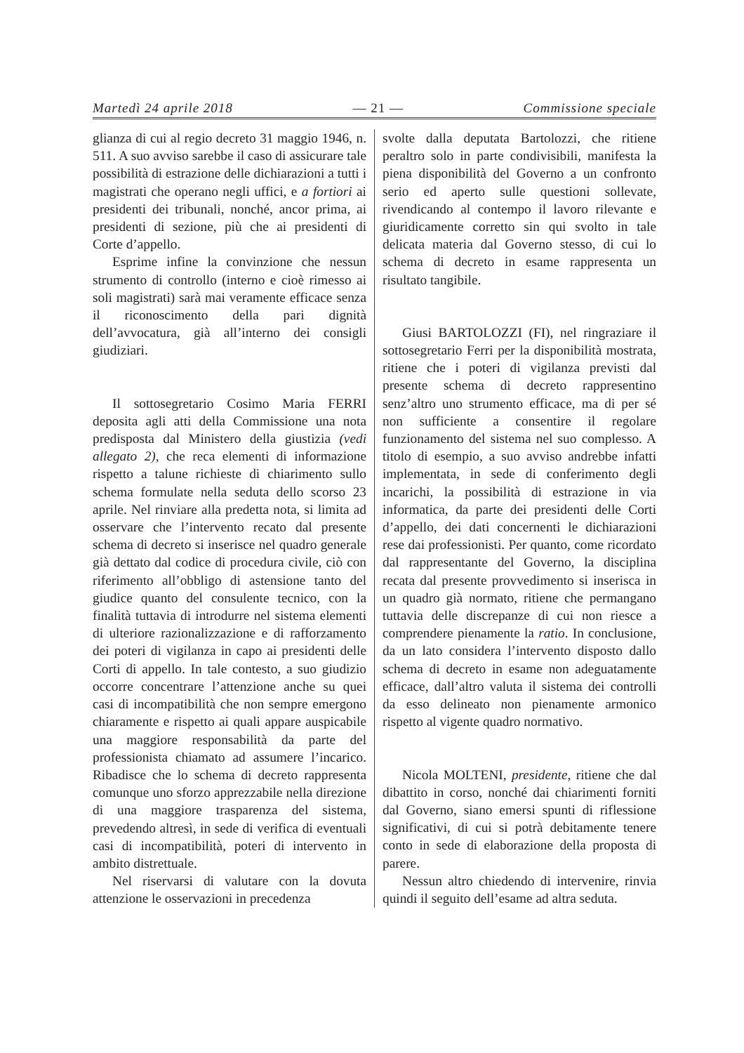Martedì 24 aprile 2018 — 21 — Commissione speciale
glianza di cui al regio decreto 31 maggio 1946, n. 511. A suo avviso sarebbe il caso di assicurare tale possibilità di estrazione delle dichiarazioni a tutti i magistrati che operano negli uffici, e a fortiori ai presidenti dei tribunali, nonché, ancor prima, ai presidenti di sezione, più che ai presidenti di Corte d’appello.
Esprime infine la convinzione che nessun strumento di controllo (interno e cioè rimesso ai soli magistrati) sarà mai veramente efficace senza il riconoscimento della pari dignità dell’avvocatura, già all’interno dei consigli giudiziari.
Il sottosegretario Cosimo Maria FERRI deposita agli atti della Commissione una nota predisposta dal Ministero della giustizia (vedi allegato 2), che reca elementi di informazione rispetto a talune richieste di chiarimento sullo schema formulate nella seduta dello scorso 23 aprile. Nel rinviare alla predetta nota, si limita ad osservare che l’intervento recato dal presente schema di decreto si inserisce nel quadro generale già dettato dal codice di procedura civile, ciò con riferimento all’obbligo di astensione tanto del giudice quanto del consulente tecnico, con la finalità tuttavia di introdurre nel sistema elementi di ulteriore razionalizzazione e di rafforzamento dei poteri di vigilanza in capo ai presidenti delle Corti di appello. In tale contesto, a suo giudizio occorre concentrare l’attenzione anche su quei casi di incompatibilità che non sempre emergono chiaramente e rispetto ai quali appare auspicabile una maggiore responsabilità da parte del professionista chiamato ad assumere l’incarico. Ribadisce che lo schema di decreto rappresenta comunque uno sforzo apprezzabile nella direzione di una maggiore trasparenza del sistema, prevedendo altresì, in sede di verifica di eventuali casi di incompatibilità, poteri di intervento in ambito distrettuale.
Nel riservarsi di valutare con la dovuta attenzione le osservazioni in precedenza
svolte dalla deputata Bartolozzi, che ritiene peraltro solo in parte condivisibili, manifesta la piena disponibilità del Governo a un confronto serio ed aperto sulle questioni sollevate, rivendicando al contempo il lavoro rilevante e giuridicamente corretto sin qui svolto in tale delicata materia dal Governo stesso, di cui lo schema di decreto in esame rappresenta un risultato tangibile.
Giusi BARTOLOZZI (FI), nel ringraziare il sottosegretario Ferri per la disponibilità mostrata, ritiene che i poteri di vigilanza previsti dal presente schema di decreto rappresentino senz’altro uno strumento efficace, ma di per sé non sufficiente a consentire il regolare funzionamento del sistema nel suo complesso. A titolo di esempio, a suo avviso andrebbe infatti implementata, in sede di conferimento degli incarichi, la possibilità di estrazione in via informatica, da parte dei presidenti delle Corti d’appello, dei dati concernenti le dichiarazioni rese dai professionisti. Per quanto, come ricordato dal rappresentante del Governo, la disciplina recata dal presente provvedimento si inserisca in un quadro già normato, ritiene che permangano tuttavia delle discrepanze di cui non riesce a comprendere pienamente la ratio. In conclusione, da un lato considera l’intervento disposto dallo schema di decreto in esame non adeguatamente efficace, dall’altro valuta il sistema dei controlli da esso delineato non pienamente armonico rispetto al vigente quadro normativo.
Nicola MOLTENI, presidente, ritiene che dal dibattito in corso, nonché dai chiarimenti forniti dal Governo, siano emersi spunti di riflessione significativi, di cui si potrà debitamente tenere conto in sede di elaborazione della proposta di parere.
Nessun altro chiedendo di intervenire, rinvia quindi il seguito dell’esame ad altra seduta.